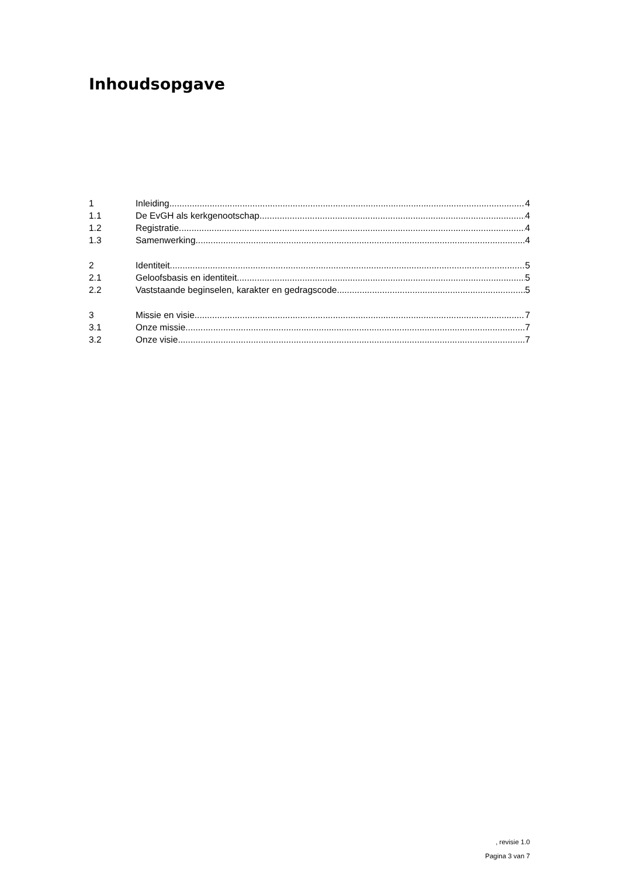Inhoudsopgave
1 Inleiding 4
1.1 De EvGH als kerkgenootschap 4
1.2 Registratie 4
1.3 Samenwerking 4
2 Identiteit 5
2.1 Geloofsbasis en identiteit 5
2.2 Vaststaande beginselen, karakter en gedragscode 5
3 Missie en visie 7
3.1 Onze missie 7
3.2 Onze visie 7
, revisie 1.0
Pagina 3 van 7